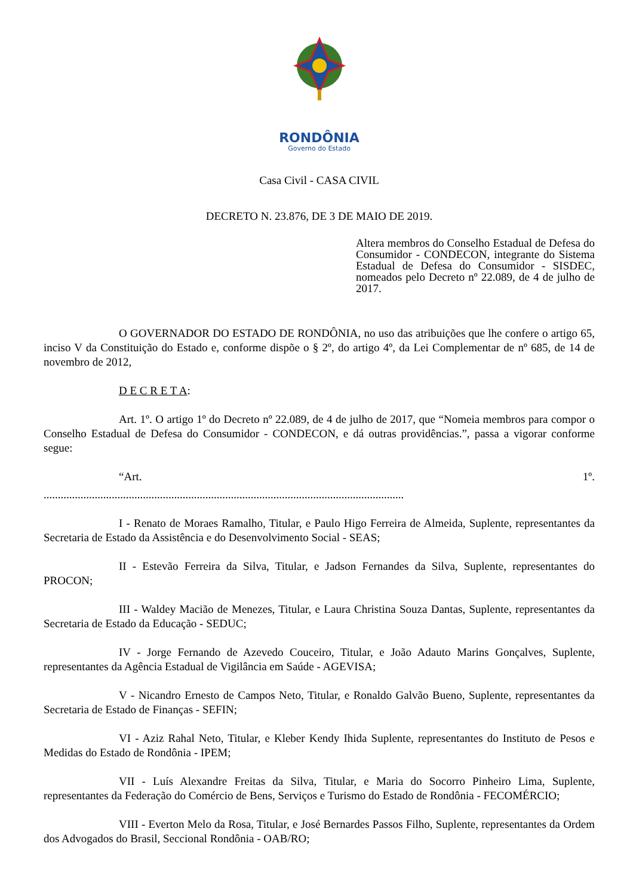RONDÔNIA
Governo do Estado
Casa Civil - CASA CIVIL
DECRETO N. 23.876, DE 3 DE MAIO DE 2019.
Altera membros do Conselho Estadual de Defesa do Consumidor - CONDECON, integrante do Sistema Estadual de Defesa do Consumidor - SISDEC, nomeados pelo Decreto nº 22.089, de 4 de julho de 2017.
O GOVERNADOR DO ESTADO DE RONDÔNIA, no uso das atribuições que lhe confere o artigo 65, inciso V da Constituição do Estado e, conforme dispõe o § 2º, do artigo 4º, da Lei Complementar de nº 685, de 14 de novembro de 2012,
D E C R E T A:
Art. 1º. O artigo 1º do Decreto nº 22.089, de 4 de julho de 2017, que “Nomeia membros para compor o Conselho Estadual de Defesa do Consumidor - CONDECON, e dá outras providências.”, passa a vigorar conforme segue:
“Art. 1º.
...............................................................................................................................
I - Renato de Moraes Ramalho, Titular, e Paulo Higo Ferreira de Almeida, Suplente, representantes da Secretaria de Estado da Assistência e do Desenvolvimento Social - SEAS;
II - Estevão Ferreira da Silva, Titular, e Jadson Fernandes da Silva, Suplente, representantes do PROCON;
III - Waldey Macião de Menezes, Titular, e Laura Christina Souza Dantas, Suplente, representantes da Secretaria de Estado da Educação - SEDUC;
IV - Jorge Fernando de Azevedo Couceiro, Titular, e João Adauto Marins Gonçalves, Suplente, representantes da Agência Estadual de Vigilância em Saúde - AGEVISA;
V - Nicandro Ernesto de Campos Neto, Titular, e Ronaldo Galvão Bueno, Suplente, representantes da Secretaria de Estado de Finanças - SEFIN;
VI - Aziz Rahal Neto, Titular, e Kleber Kendy Ihida Suplente, representantes do Instituto de Pesos e Medidas do Estado de Rondônia - IPEM;
VII - Luís Alexandre Freitas da Silva, Titular, e Maria do Socorro Pinheiro Lima, Suplente, representantes da Federação do Comércio de Bens, Serviços e Turismo do Estado de Rondônia - FECOMÉRCIO;
VIII - Everton Melo da Rosa, Titular, e José Bernardes Passos Filho, Suplente, representantes da Ordem dos Advogados do Brasil, Seccional Rondônia - OAB/RO;